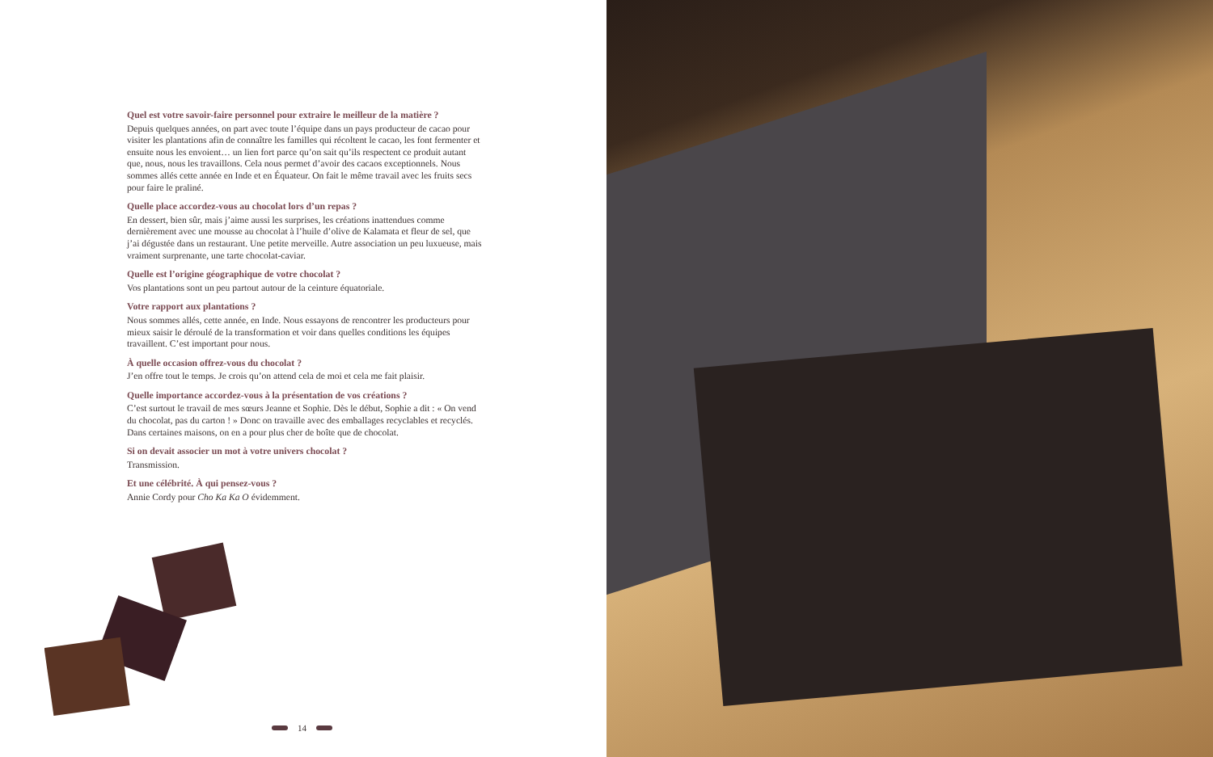Quel est votre savoir-faire personnel pour extraire le meilleur de la matière ?
Depuis quelques années, on part avec toute l’équipe dans un pays producteur de cacao pour visiter les plantations afin de connaître les familles qui récoltent le cacao, les font fermenter et ensuite nous les envoient… un lien fort parce qu’on sait qu’ils respectent ce produit autant que, nous, nous les travaillons. Cela nous permet d’avoir des cacaos exceptionnels. Nous sommes allés cette année en Inde et en Équateur. On fait le même travail avec les fruits secs pour faire le praliné.
Quelle place accordez-vous au chocolat lors d’un repas ?
En dessert, bien sûr, mais j’aime aussi les surprises, les créations inattendues comme dernièrement avec une mousse au chocolat à l’huile d’olive de Kalamata et fleur de sel, que j’ai dégustée dans un restaurant. Une petite merveille. Autre association un peu luxueuse, mais vraiment surprenante, une tarte chocolat-caviar.
Quelle est l’origine géographique de votre chocolat ?
Vos plantations sont un peu partout autour de la ceinture équatoriale.
Votre rapport aux plantations ?
Nous sommes allés, cette année, en Inde. Nous essayons de rencontrer les producteurs pour mieux saisir le déroulé de la transformation et voir dans quelles conditions les équipes travaillent. C’est important pour nous.
À quelle occasion offrez-vous du chocolat ?
J’en offre tout le temps. Je crois qu’on attend cela de moi et cela me fait plaisir.
Quelle importance accordez-vous à la présentation de vos créations ?
C’est surtout le travail de mes sœurs Jeanne et Sophie. Dès le début, Sophie a dit : « On vend du chocolat, pas du carton ! » Donc on travaille avec des emballages recyclables et recyclés.
Dans certaines maisons, on en a pour plus cher de boîte que de chocolat.
Si on devait associer un mot à votre univers chocolat ?
Transmission.
Et une célébrité. À qui pensez-vous ?
Annie Cordy pour Cho Ka Ka O évidemment.
14